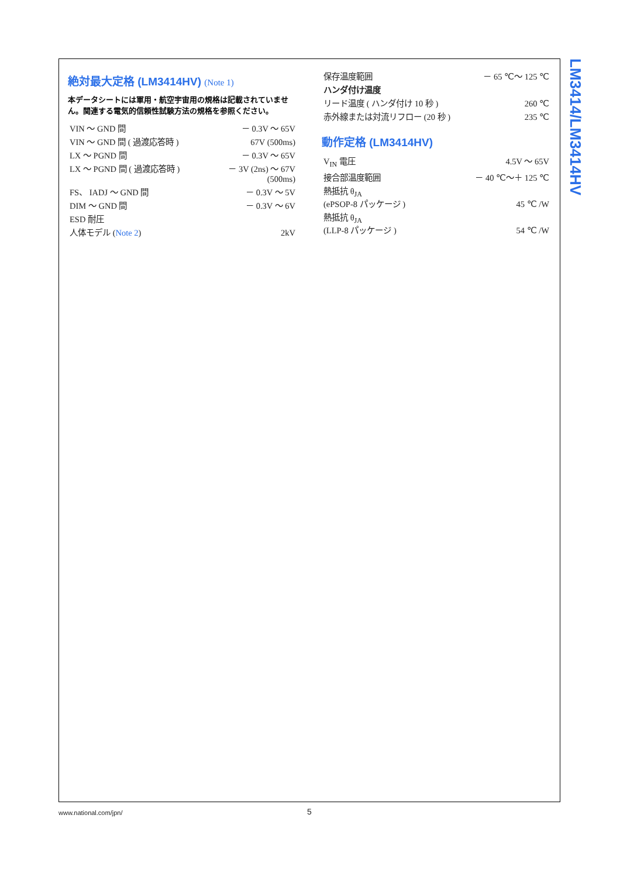LM3414/LM3414HV
絶対最大定格 (LM3414HV) (Note 1)
本データシートには軍用・航空宇宙用の規格は記載されていません。関連する電気的信頼性試験方法の規格を参照ください。
| VIN ～ GND 間 | － 0.3V ～ 65V |
| VIN ～ GND 間 ( 過渡応答時 ) | 67V (500ms) |
| LX ～ PGND 間 | － 0.3V ～ 65V |
| LX ～ PGND 間 ( 過渡応答時 ) | － 3V (2ns) ～ 67V (500ms) |
| FS、 IADJ ～ GND 間 | － 0.3V ～ 5V |
| DIM ～ GND 間 | － 0.3V ～ 6V |
| ESD 耐圧 | |
| 人体モデル ( Note 2 ) | 2kV |
| 保存温度範囲 | － 65 ℃～ 125 ℃ |
| ハンダ付け温度 | |
| リード温度 ( ハンダ付け 10 秒 ) | 260 ℃ |
| 赤外線または対流リフロー (20 秒 ) | 235 ℃ |
動作定格 (LM3414HV)
| V<sub>IN</sub> 電圧 | 4.5V ～ 65V |
| 接合部温度範囲 | － 40 ℃～＋ 125 ℃ |
| 熱抵抗 θ<sub>JA</sub> (ePSOP-8 パッケージ ) | 45 ℃ /W |
| 熱抵抗 θ<sub>JA</sub> (LLP-8 パッケージ ) | 54 ℃ /W |
www.national.com/jpn/ 5